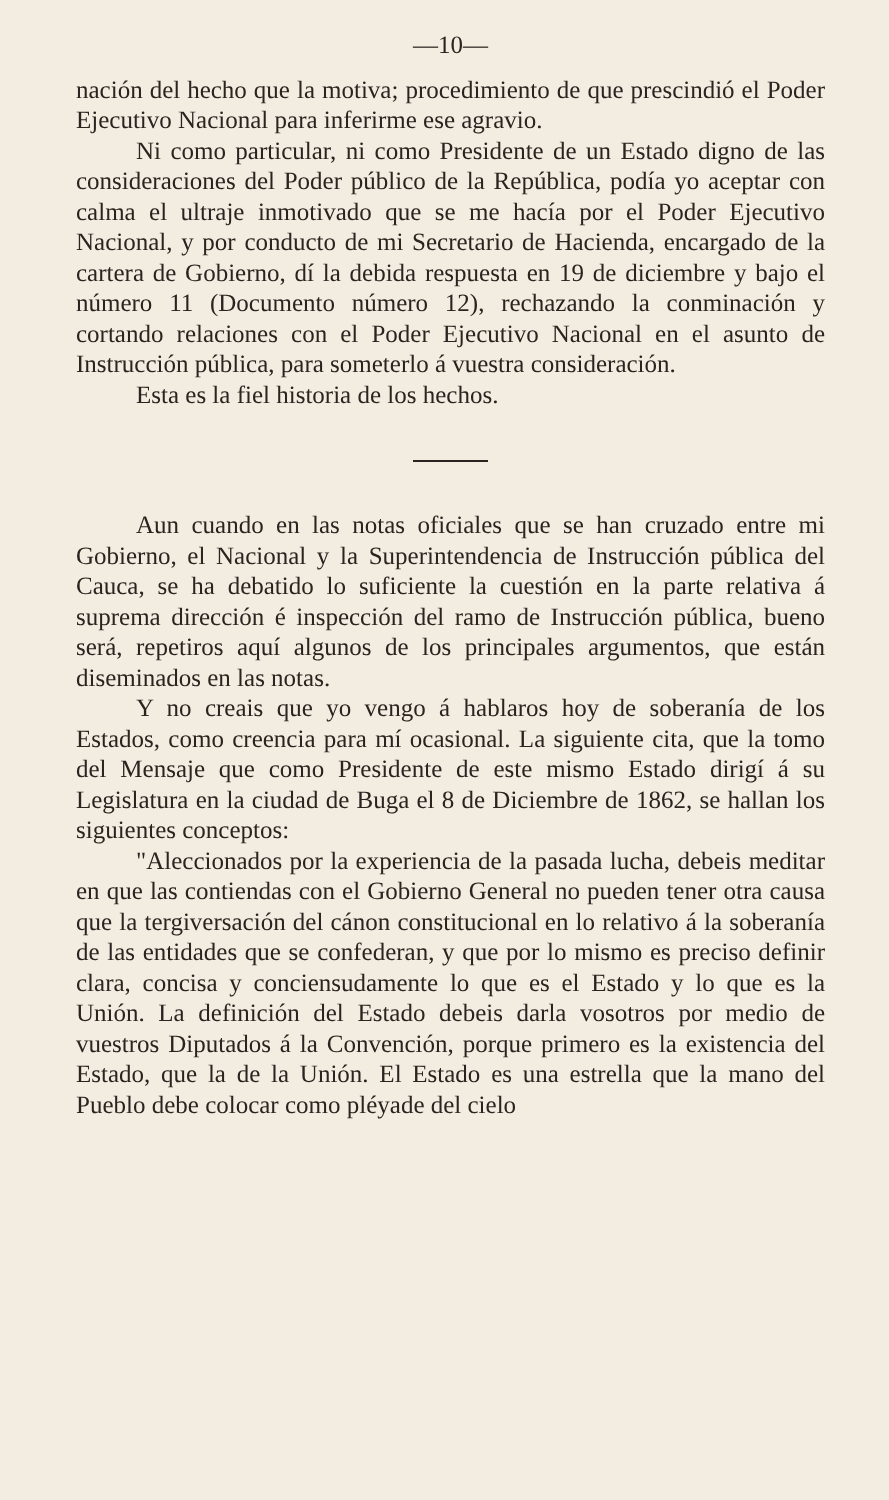—10—
nación del hecho que la motiva; procedimiento de que prescindió el Poder Ejecutivo Nacional para inferirme ese agravio.
Ni como particular, ni como Presidente de un Estado digno de las consideraciones del Poder público de la República, podía yo aceptar con calma el ultraje inmotivado que se me hacía por el Poder Ejecutivo Nacional, y por conducto de mi Secretario de Hacienda, encargado de la cartera de Gobierno, dí la debida respuesta en 19 de diciembre y bajo el número 11 (Documento número 12), rechazando la conminación y cortando relaciones con el Poder Ejecutivo Nacional en el asunto de Instrucción pública, para someterlo á vuestra consideración.
Esta es la fiel historia de los hechos.
Aun cuando en las notas oficiales que se han cruzado entre mi Gobierno, el Nacional y la Superintendencia de Instrucción pública del Cauca, se ha debatido lo suficiente la cuestión en la parte relativa á suprema dirección é inspección del ramo de Instrucción pública, bueno será, repetiros aquí algunos de los principales argumentos, que están diseminados en las notas.
Y no creais que yo vengo á hablaros hoy de soberanía de los Estados, como creencia para mí ocasional. La siguiente cita, que la tomo del Mensaje que como Presidente de este mismo Estado dirigí á su Legislatura en la ciudad de Buga el 8 de Diciembre de 1862, se hallan los siguientes conceptos:
"Aleccionados por la experiencia de la pasada lucha, debeis meditar en que las contiendas con el Gobierno General no pueden tener otra causa que la tergiversación del cánon constitucional en lo relativo á la soberanía de las entidades que se confederan, y que por lo mismo es preciso definir clara, concisa y conciensudamente lo que es el Estado y lo que es la Unión. La definición del Estado debeis darla vosotros por medio de vuestros Diputados á la Convención, porque primero es la existencia del Estado, que la de la Unión. El Estado es una estrella que la mano del Pueblo debe colocar como pléyade del cielo